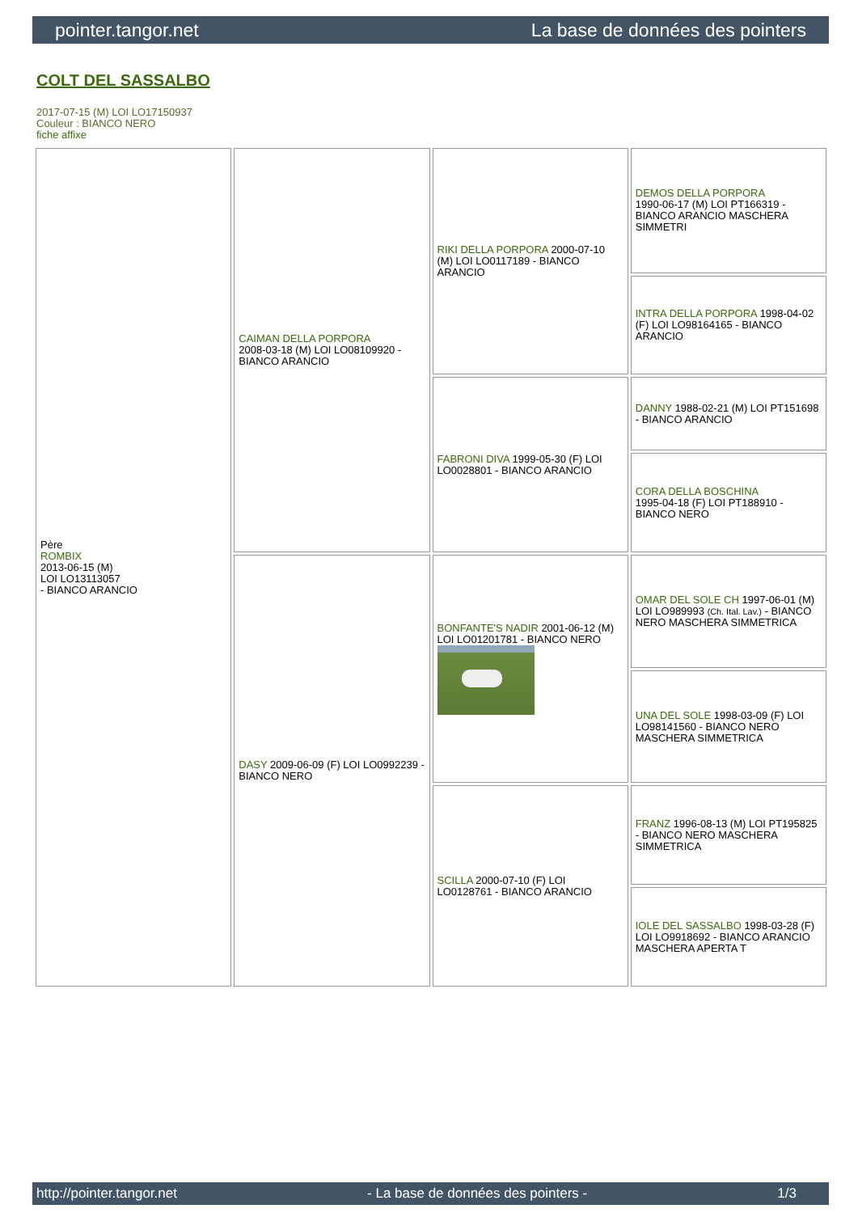pointer.tangor.net La base de données des pointers
COLT DEL SASSALBO
2017-07-15 (M) LOI LO17150937
Couleur : BIANCO NERO
fiche affixe
| Père ROMBIX 2013-06-15 (M) LOI LO13113057 - BIANCO ARANCIO | CAIMAN DELLA PORPORA 2008-03-18 (M) LOI LO08109920 - BIANCO ARANCIO | RIKI DELLA PORPORA 2000-07-10 (M) LOI LO0117189 - BIANCO ARANCIO | DEMOS DELLA PORPORA 1990-06-17 (M) LOI PT166319 - BIANCO ARANCIO MASCHERA SIMMETRI |
| | | | INTRA DELLA PORPORA 1998-04-02 (F) LOI LO98164165 - BIANCO ARANCIO |
| | | FABRONI DIVA 1999-05-30 (F) LOI LO0028801 - BIANCO ARANCIO | DANNY 1988-02-21 (M) LOI PT151698 - BIANCO ARANCIO |
| | | | CORA DELLA BOSCHINA 1995-04-18 (F) LOI PT188910 - BIANCO NERO |
| | DASY 2009-06-09 (F) LOI LO0992239 - BIANCO NERO | BONFANTE'S NADIR 2001-06-12 (M) LOI LO01201781 - BIANCO NERO | OMAR DEL SOLE CH 1997-06-01 (M) LOI LO989993 (Ch. Ital. Lav.) - BIANCO NERO MASCHERA SIMMETRICA |
| | | | UNA DEL SOLE 1998-03-09 (F) LOI LO98141560 - BIANCO NERO MASCHERA SIMMETRICA |
| | | SCILLA 2000-07-10 (F) LOI LO0128761 - BIANCO ARANCIO | FRANZ 1996-08-13 (M) LOI PT195825 - BIANCO NERO MASCHERA SIMMETRICA |
| | | | IOLE DEL SASSALBO 1998-03-28 (F) LOI LO9918692 - BIANCO ARANCIO MASCHERA APERTA T |
http://pointer.tangor.net - La base de données des pointers - 1/3